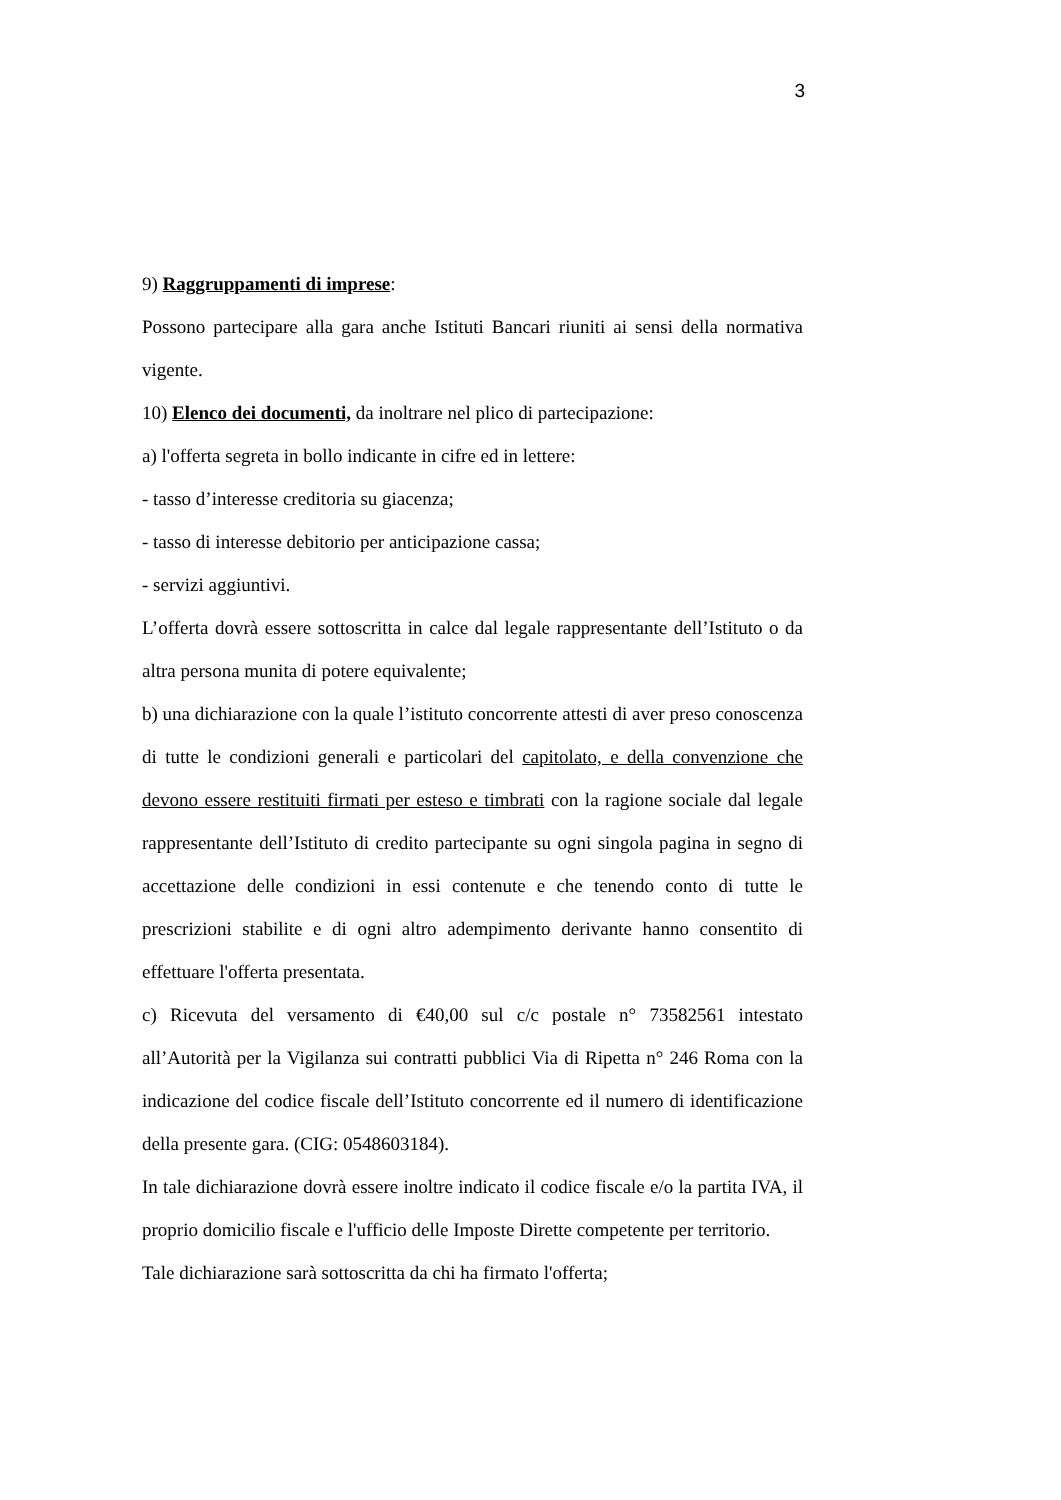3
9) Raggruppamenti di imprese:
Possono partecipare alla gara anche Istituti Bancari riuniti ai sensi della normativa vigente.
10) Elenco dei documenti, da inoltrare nel plico di partecipazione:
a) l'offerta segreta in bollo indicante in cifre ed in lettere:
- tasso d’interesse creditoria su giacenza;
- tasso di interesse debitorio per anticipazione cassa;
- servizi aggiuntivi.
L’offerta dovrà essere sottoscritta in calce dal legale rappresentante dell’Istituto o da altra persona munita di potere equivalente;
b) una dichiarazione con la quale l’istituto concorrente attesti di aver preso conoscenza di tutte le condizioni generali e particolari del capitolato, e della convenzione che devono essere restituiti firmati per esteso e timbrati con la ragione sociale dal legale rappresentante dell’Istituto di credito partecipante su ogni singola pagina in segno di accettazione delle condizioni in essi contenute e che tenendo conto di tutte le prescrizioni stabilite e di ogni altro adempimento derivante hanno consentito di effettuare l'offerta presentata.
c) Ricevuta del versamento di €40,00 sul c/c postale n° 73582561 intestato all’Autorità per la Vigilanza sui contratti pubblici Via di Ripetta n° 246 Roma con la indicazione del codice fiscale dell’Istituto concorrente ed il numero di identificazione della presente gara. (CIG: 0548603184).
In tale dichiarazione dovrà essere inoltre indicato il codice fiscale e/o la partita IVA, il proprio domicilio fiscale e l'ufficio delle Imposte Dirette competente per territorio.
Tale dichiarazione sarà sottoscritta da chi ha firmato l'offerta;